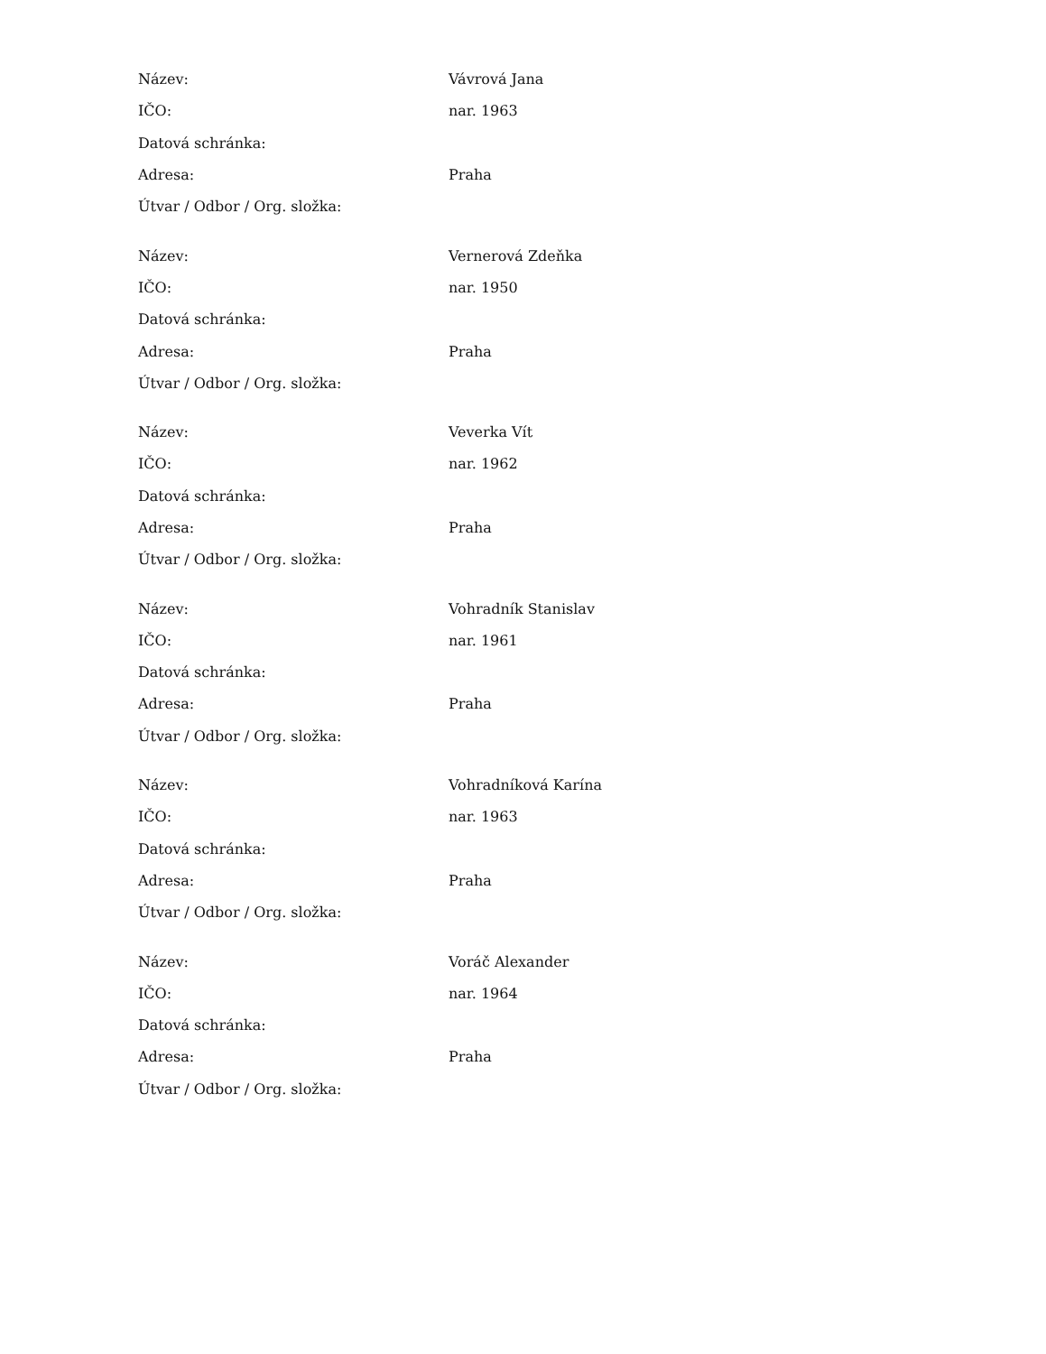| Název: | Vávrová Jana |
| IČO: | nar. 1963 |
| Datová schránka: | |
| Adresa: | Praha |
| Útvar / Odbor / Org. složka: | |
| Název: | Vernerová Zdeňka |
| IČO: | nar. 1950 |
| Datová schránka: | |
| Adresa: | Praha |
| Útvar / Odbor / Org. složka: | |
| Název: | Veverka Vít |
| IČO: | nar. 1962 |
| Datová schránka: | |
| Adresa: | Praha |
| Útvar / Odbor / Org. složka: | |
| Název: | Vohradník Stanislav |
| IČO: | nar. 1961 |
| Datová schránka: | |
| Adresa: | Praha |
| Útvar / Odbor / Org. složka: | |
| Název: | Vohradníková Karína |
| IČO: | nar. 1963 |
| Datová schránka: | |
| Adresa: | Praha |
| Útvar / Odbor / Org. složka: | |
| Název: | Voráč Alexander |
| IČO: | nar. 1964 |
| Datová schránka: | |
| Adresa: | Praha |
| Útvar / Odbor / Org. složka: | |